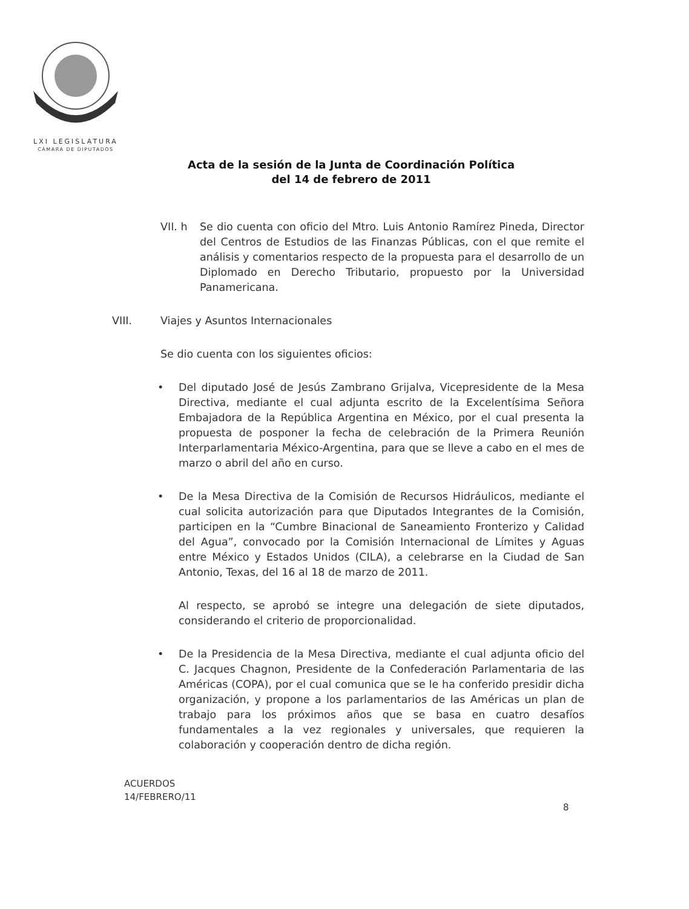LXI LEGISLATURA
CÁMARA DE DIPUTADOS
Acta de la sesión de la Junta de Coordinación Política
del 14 de febrero de 2011
VII. h Se dio cuenta con oficio del Mtro. Luis Antonio Ramírez Pineda, Director del Centros de Estudios de las Finanzas Públicas, con el que remite el análisis y comentarios respecto de la propuesta para el desarrollo de un Diplomado en Derecho Tributario, propuesto por la Universidad Panamericana.
VIII. Viajes y Asuntos Internacionales
Se dio cuenta con los siguientes oficios:
• Del diputado José de Jesús Zambrano Grijalva, Vicepresidente de la Mesa Directiva, mediante el cual adjunta escrito de la Excelentísima Señora Embajadora de la República Argentina en México, por el cual presenta la propuesta de posponer la fecha de celebración de la Primera Reunión Interparlamentaria México-Argentina, para que se lleve a cabo en el mes de marzo o abril del año en curso.
• De la Mesa Directiva de la Comisión de Recursos Hidráulicos, mediante el cual solicita autorización para que Diputados Integrantes de la Comisión, participen en la “Cumbre Binacional de Saneamiento Fronterizo y Calidad del Agua”, convocado por la Comisión Internacional de Límites y Aguas entre México y Estados Unidos (CILA), a celebrarse en la Ciudad de San Antonio, Texas, del 16 al 18 de marzo de 2011.
Al respecto, se aprobó se integre una delegación de siete diputados, considerando el criterio de proporcionalidad.
• De la Presidencia de la Mesa Directiva, mediante el cual adjunta oficio del C. Jacques Chagnon, Presidente de la Confederación Parlamentaria de las Américas (COPA), por el cual comunica que se le ha conferido presidir dicha organización, y propone a los parlamentarios de las Américas un plan de trabajo para los próximos años que se basa en cuatro desafíos fundamentales a la vez regionales y universales, que requieren la colaboración y cooperación dentro de dicha región.
ACUERDOS
14/FEBRERO/11
8